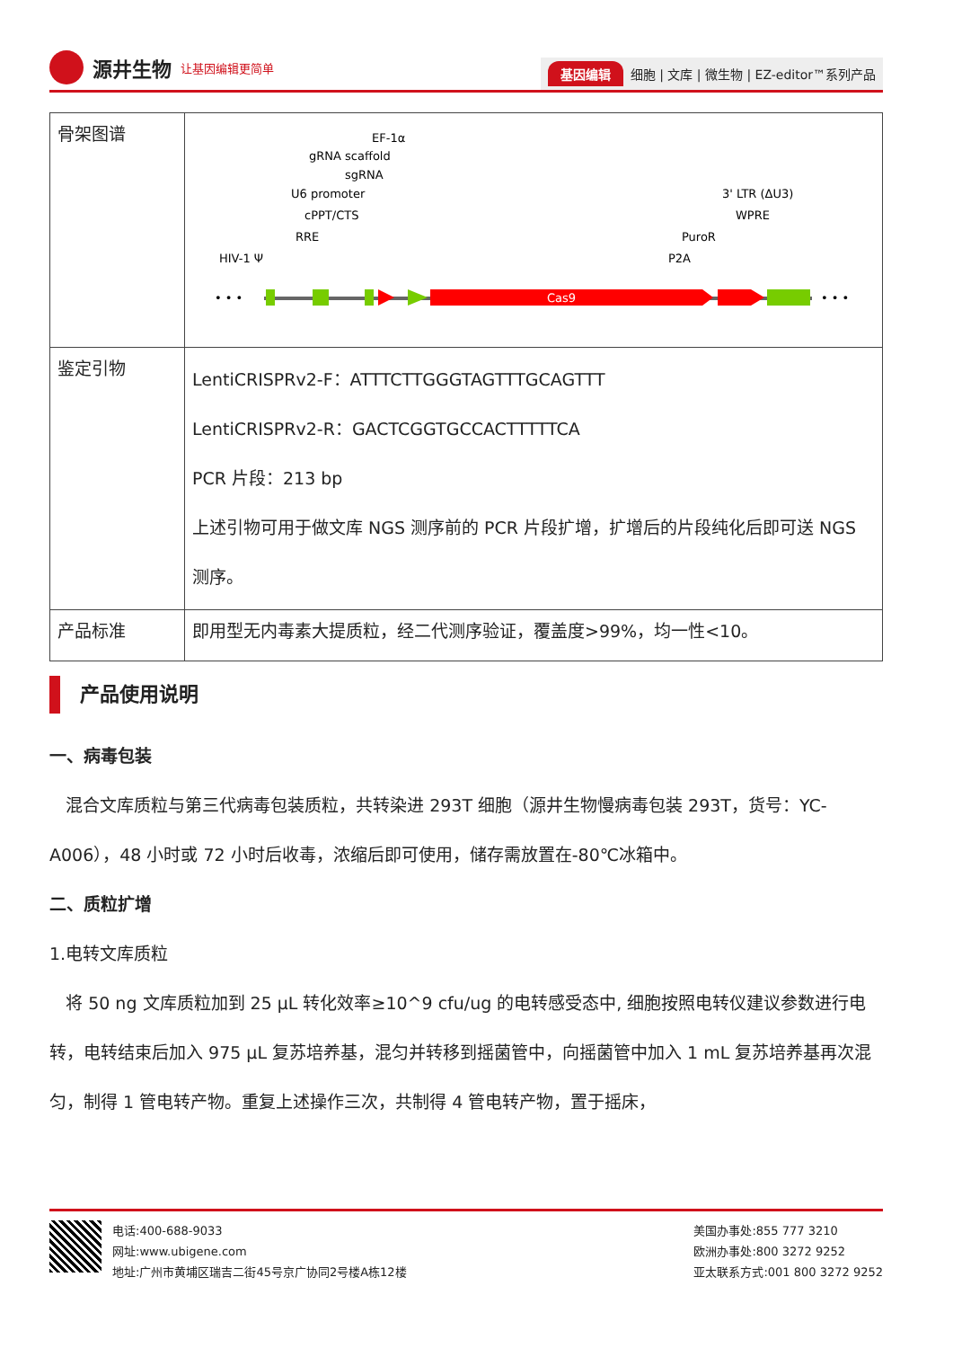源井生物 让基因编辑更简单
基因编辑 细胞 | 文库 | 微生物 | EZ-editor™系列产品
| 骨架图谱 | • • • • • • Cas9 HIV-1 Ψ RRE cPPT/CTS U6 promoter sgRNA gRNA scaffold EF-1α P2A PuroR WPRE 3' LTR (ΔU3) |
| 鉴定引物 | LentiCRISPRv2-F：ATTTCTTGGGTAGTTTGCAGTTT LentiCRISPRv2-R：GACTCGGTGCCACTTTTTCA PCR 片段：213 bp 上述引物可用于做文库 NGS 测序前的 PCR 片段扩增，扩增后的片段纯化后即可送 NGS 测序。 |
| 产品标准 | 即用型无内毒素大提质粒，经二代测序验证，覆盖度>99%，均一性<10。 |
产品使用说明
一、病毒包装
混合文库质粒与第三代病毒包装质粒，共转染进 293T 细胞（源井生物慢病毒包装 293T，货号：YC-A006），48 小时或 72 小时后收毒，浓缩后即可使用，储存需放置在-80℃冰箱中。
二、质粒扩增
1.电转文库质粒
将 50 ng 文库质粒加到 25 μL 转化效率≥10^9 cfu/ug 的电转感受态中, 细胞按照电转仪建议参数进行电转，电转结束后加入 975 μL 复苏培养基，混匀并转移到摇菌管中，向摇菌管中加入 1 mL 复苏培养基再次混匀，制得 1 管电转产物。重复上述操作三次，共制得 4 管电转产物，置于摇床，
电话:400-688-9033
网址:www.ubigene.com
地址:广州市黄埔区瑞吉二街45号京广协同2号楼A栋12楼
美国办事处:855 777 3210
欧洲办事处:800 3272 9252
亚太联系方式:001 800 3272 9252